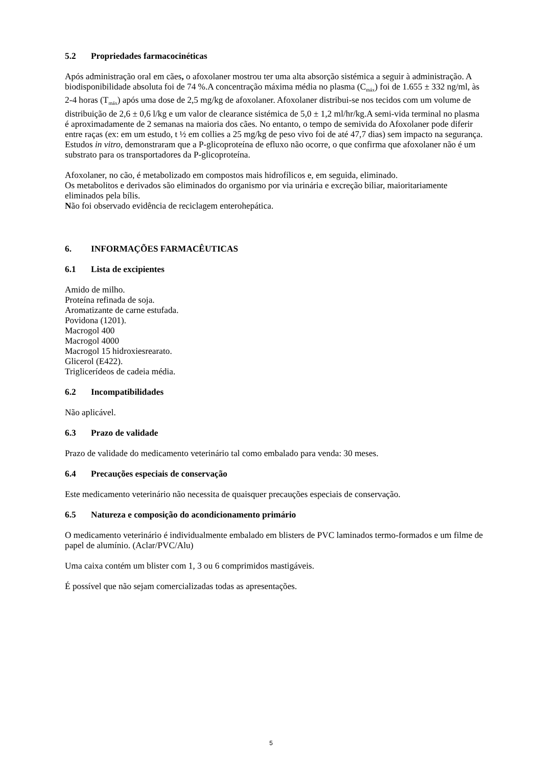5.2 Propriedades farmacocinéticas
Após administração oral em cães, o afoxolaner mostrou ter uma alta absorção sistémica a seguir à administração. A biodisponibilidade absoluta foi de 74 %.A concentração máxima média no plasma (C<sub>máx</sub>) foi de 1.655 ± 332 ng/ml, às 2-4 horas (T<sub>máx</sub>) após uma dose de 2,5 mg/kg de afoxolaner. Afoxolaner distribui-se nos tecidos com um volume de distribuição de 2,6 ± 0,6 l/kg e um valor de clearance sistémica de 5,0 ± 1,2 ml/hr/kg.A semi-vida terminal no plasma é aproximadamente de 2 semanas na maioria dos cães. No entanto, o tempo de semivida do Afoxolaner pode diferir entre raças (ex: em um estudo, t ½ em collies a 25 mg/kg de peso vivo foi de até 47,7 dias) sem impacto na segurança. Estudos in vitro, demonstraram que a P-glicoproteína de efluxo não ocorre, o que confirma que afoxolaner não é um substrato para os transportadores da P-glicoproteína.
Afoxolaner, no cão, é metabolizado em compostos mais hidrofílicos e, em seguida, eliminado.
Os metabolitos e derivados são eliminados do organismo por via urinária e excreção biliar, maioritariamente eliminados pela bílis.
Não foi observado evidência de reciclagem enterohepática.
6. INFORMAÇÕES FARMACÊUTICAS
6.1 Lista de excipientes
Amido de milho.
Proteína refinada de soja.
Aromatizante de carne estufada.
Povidona (1201).
Macrogol 400
Macrogol 4000
Macrogol 15 hidroxiesrearato.
Glicerol (E422).
Triglicerídeos de cadeia média.
6.2 Incompatibilidades
Não aplicável.
6.3 Prazo de validade
Prazo de validade do medicamento veterinário tal como embalado para venda: 30 meses.
6.4 Precauções especiais de conservação
Este medicamento veterinário não necessita de quaisquer precauções especiais de conservação.
6.5 Natureza e composição do acondicionamento primário
O medicamento veterinário é individualmente embalado em blisters de PVC laminados termo-formados e um filme de papel de alumínio. (Aclar/PVC/Alu)
Uma caixa contém um blister com 1, 3 ou 6 comprimidos mastigáveis.
É possível que não sejam comercializadas todas as apresentações.
5